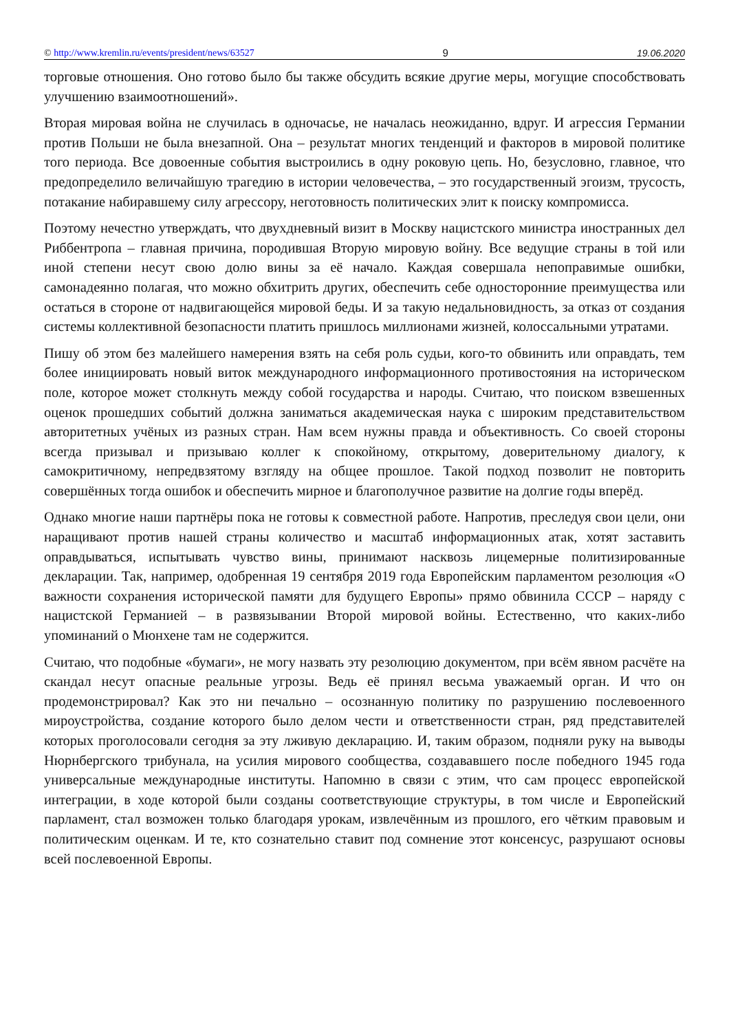© http://www.kremlin.ru/events/president/news/63527 9 19.06.2020
торговые отношения. Оно готово было бы также обсудить всякие другие меры, могущие способствовать улучшению взаимоотношений».
Вторая мировая война не случилась в одночасье, не началась неожиданно, вдруг. И агрессия Германии против Польши не была внезапной. Она – результат многих тенденций и факторов в мировой политике того периода. Все довоенные события выстроились в одну роковую цепь. Но, безусловно, главное, что предопределило величайшую трагедию в истории человечества, – это государственный эгоизм, трусость, потакание набиравшему силу агрессору, неготовность политических элит к поиску компромисса.
Поэтому нечестно утверждать, что двухдневный визит в Москву нацистского министра иностранных дел Риббентропа – главная причина, породившая Вторую мировую войну. Все ведущие страны в той или иной степени несут свою долю вины за её начало. Каждая совершала непоправимые ошибки, самонадеянно полагая, что можно обхитрить других, обеспечить себе односторонние преимущества или остаться в стороне от надвигающейся мировой беды. И за такую недальновидность, за отказ от создания системы коллективной безопасности платить пришлось миллионами жизней, колоссальными утратами.
Пишу об этом без малейшего намерения взять на себя роль судьи, кого-то обвинить или оправдать, тем более инициировать новый виток международного информационного противостояния на историческом поле, которое может столкнуть между собой государства и народы. Считаю, что поиском взвешенных оценок прошедших событий должна заниматься академическая наука с широким представительством авторитетных учёных из разных стран. Нам всем нужны правда и объективность. Со своей стороны всегда призывал и призываю коллег к спокойному, открытому, доверительному диалогу, к самокритичному, непредвзятому взгляду на общее прошлое. Такой подход позволит не повторить совершённых тогда ошибок и обеспечить мирное и благополучное развитие на долгие годы вперёд.
Однако многие наши партнёры пока не готовы к совместной работе. Напротив, преследуя свои цели, они наращивают против нашей страны количество и масштаб информационных атак, хотят заставить оправдываться, испытывать чувство вины, принимают насквозь лицемерные политизированные декларации. Так, например, одобренная 19 сентября 2019 года Европейским парламентом резолюция «О важности сохранения исторической памяти для будущего Европы» прямо обвинила СССР – наряду с нацистской Германией – в развязывании Второй мировой войны. Естественно, что каких-либо упоминаний о Мюнхене там не содержится.
Считаю, что подобные «бумаги», не могу назвать эту резолюцию документом, при всём явном расчёте на скандал несут опасные реальные угрозы. Ведь её принял весьма уважаемый орган. И что он продемонстрировал? Как это ни печально – осознанную политику по разрушению послевоенного мироустройства, создание которого было делом чести и ответственности стран, ряд представителей которых проголосовали сегодня за эту лживую декларацию. И, таким образом, подняли руку на выводы Нюрнбергского трибунала, на усилия мирового сообщества, создававшего после победного 1945 года универсальные международные институты. Напомню в связи с этим, что сам процесс европейской интеграции, в ходе которой были созданы соответствующие структуры, в том числе и Европейский парламент, стал возможен только благодаря урокам, извлечённым из прошлого, его чётким правовым и политическим оценкам. И те, кто сознательно ставит под сомнение этот консенсус, разрушают основы всей послевоенной Европы.